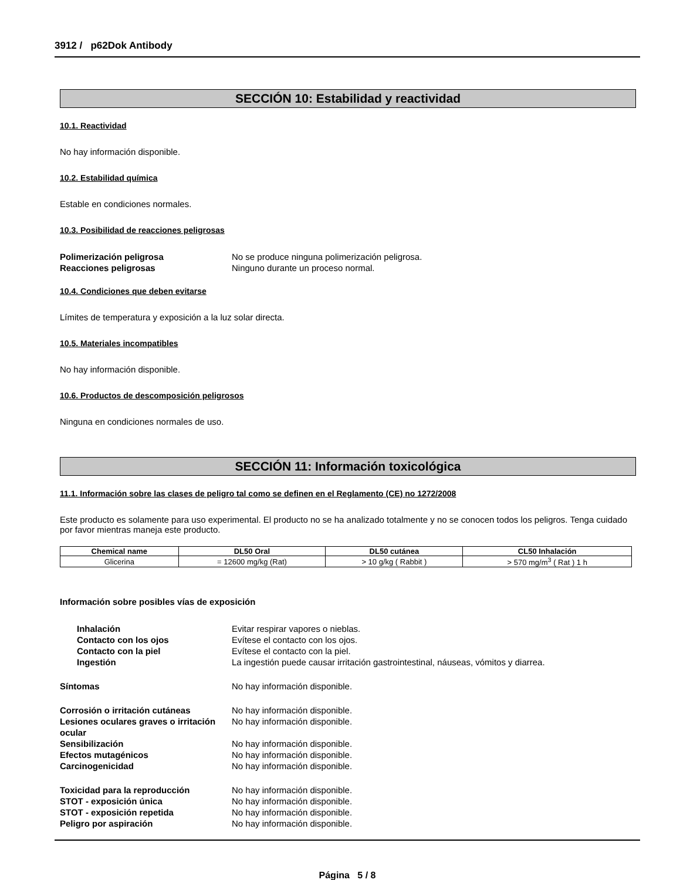3912 / p62Dok Antibody
SECCIÓN 10: Estabilidad y reactividad
10.1. Reactividad
No hay información disponible.
10.2. Estabilidad química
Estable en condiciones normales.
10.3. Posibilidad de reacciones peligrosas
Polimerización peligrosa No se produce ninguna polimerización peligrosa. Reacciones peligrosas Ninguno durante un proceso normal.
10.4. Condiciones que deben evitarse
Límites de temperatura y exposición a la luz solar directa.
10.5. Materiales incompatibles
No hay información disponible.
10.6. Productos de descomposición peligrosos
Ninguna en condiciones normales de uso.
SECCIÓN 11: Información toxicológica
11.1. Información sobre las clases de peligro tal como se definen en el Reglamento (CE) no 1272/2008
Este producto es solamente para uso experimental. El producto no se ha analizado totalmente y no se conocen todos los peligros. Tenga cuidado por favor mientras maneja este producto.
| Chemical name | DL50 Oral | DL50 cutánea | CL50 Inhalación |
| --- | --- | --- | --- |
| Glicerina | = 12600 mg/kg (Rat) | > 10 g/kg ( Rabbit ) | > 570 mg/m<sup>3</sup> ( Rat ) 1 h |
Información sobre posibles vías de exposición
Inhalación Evitar respirar vapores o nieblas. Contacto con los ojos Evítese el contacto con los ojos. Contacto con la piel Evítese el contacto con la piel. Ingestión La ingestión puede causar irritación gastrointestinal, náuseas, vómitos y diarrea.
Síntomas No hay información disponible.
Corrosión o irritación cutáneas No hay información disponible. Lesiones oculares graves o irritación ocular No hay información disponible. Sensibilización No hay información disponible. Efectos mutagénicos No hay información disponible. Carcinogenicidad No hay información disponible.
Toxicidad para la reproducción No hay información disponible. STOT - exposición única No hay información disponible. STOT - exposición repetida No hay información disponible. Peligro por aspiración No hay información disponible.
Página 5 / 8